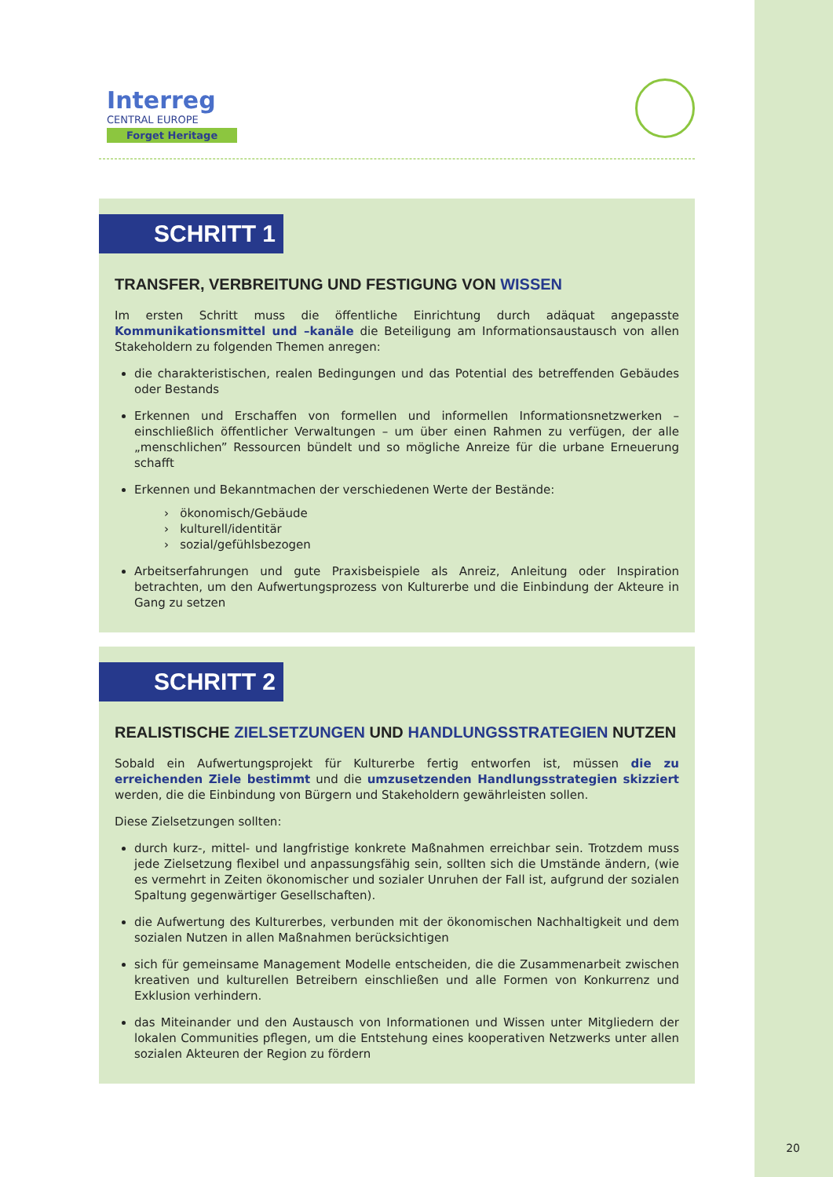Interreg
CENTRAL EUROPE
Forget Heritage
SCHRITT 1
TRANSFER, VERBREITUNG UND FESTIGUNG VON WISSEN
Im ersten Schritt muss die öffentliche Einrichtung durch adäquat angepasste Kommunikationsmittel und –kanäle die Beteiligung am Informationsaustausch von allen Stakeholdern zu folgenden Themen anregen:
die charakteristischen, realen Bedingungen und das Potential des betreffenden Gebäudes oder Bestands
Erkennen und Erschaffen von formellen und informellen Informationsnetzwerken – einschließlich öffentlicher Verwaltungen – um über einen Rahmen zu verfügen, der alle „menschlichen” Ressourcen bündelt und so mögliche Anreize für die urbane Erneuerung schafft
Erkennen und Bekanntmachen der verschiedenen Werte der Bestände:
› ökonomisch/Gebäude
› kulturell/identitär
› sozial/gefühlsbezogen
Arbeitserfahrungen und gute Praxisbeispiele als Anreiz, Anleitung oder Inspiration betrachten, um den Aufwertungsprozess von Kulturerbe und die Einbindung der Akteure in Gang zu setzen
SCHRITT 2
REALISTISCHE ZIELSETZUNGEN UND HANDLUNGSSTRATEGIEN NUTZEN
Sobald ein Aufwertungsprojekt für Kulturerbe fertig entworfen ist, müssen die zu erreichenden Ziele bestimmt und die umzusetzenden Handlungsstrategien skizziert werden, die die Einbindung von Bürgern und Stakeholdern gewährleisten sollen.
Diese Zielsetzungen sollten:
durch kurz-, mittel- und langfristige konkrete Maßnahmen erreichbar sein. Trotzdem muss jede Zielsetzung flexibel und anpassungsfähig sein, sollten sich die Umstände ändern, (wie es vermehrt in Zeiten ökonomischer und sozialer Unruhen der Fall ist, aufgrund der sozialen Spaltung gegenwärtiger Gesellschaften).
die Aufwertung des Kulturerbes, verbunden mit der ökonomischen Nachhaltigkeit und dem sozialen Nutzen in allen Maßnahmen berücksichtigen
sich für gemeinsame Management Modelle entscheiden, die die Zusammenarbeit zwischen kreativen und kulturellen Betreibern einschließen und alle Formen von Konkurrenz und Exklusion verhindern.
das Miteinander und den Austausch von Informationen und Wissen unter Mitgliedern der lokalen Communities pflegen, um die Entstehung eines kooperativen Netzwerks unter allen sozialen Akteuren der Region zu fördern
20